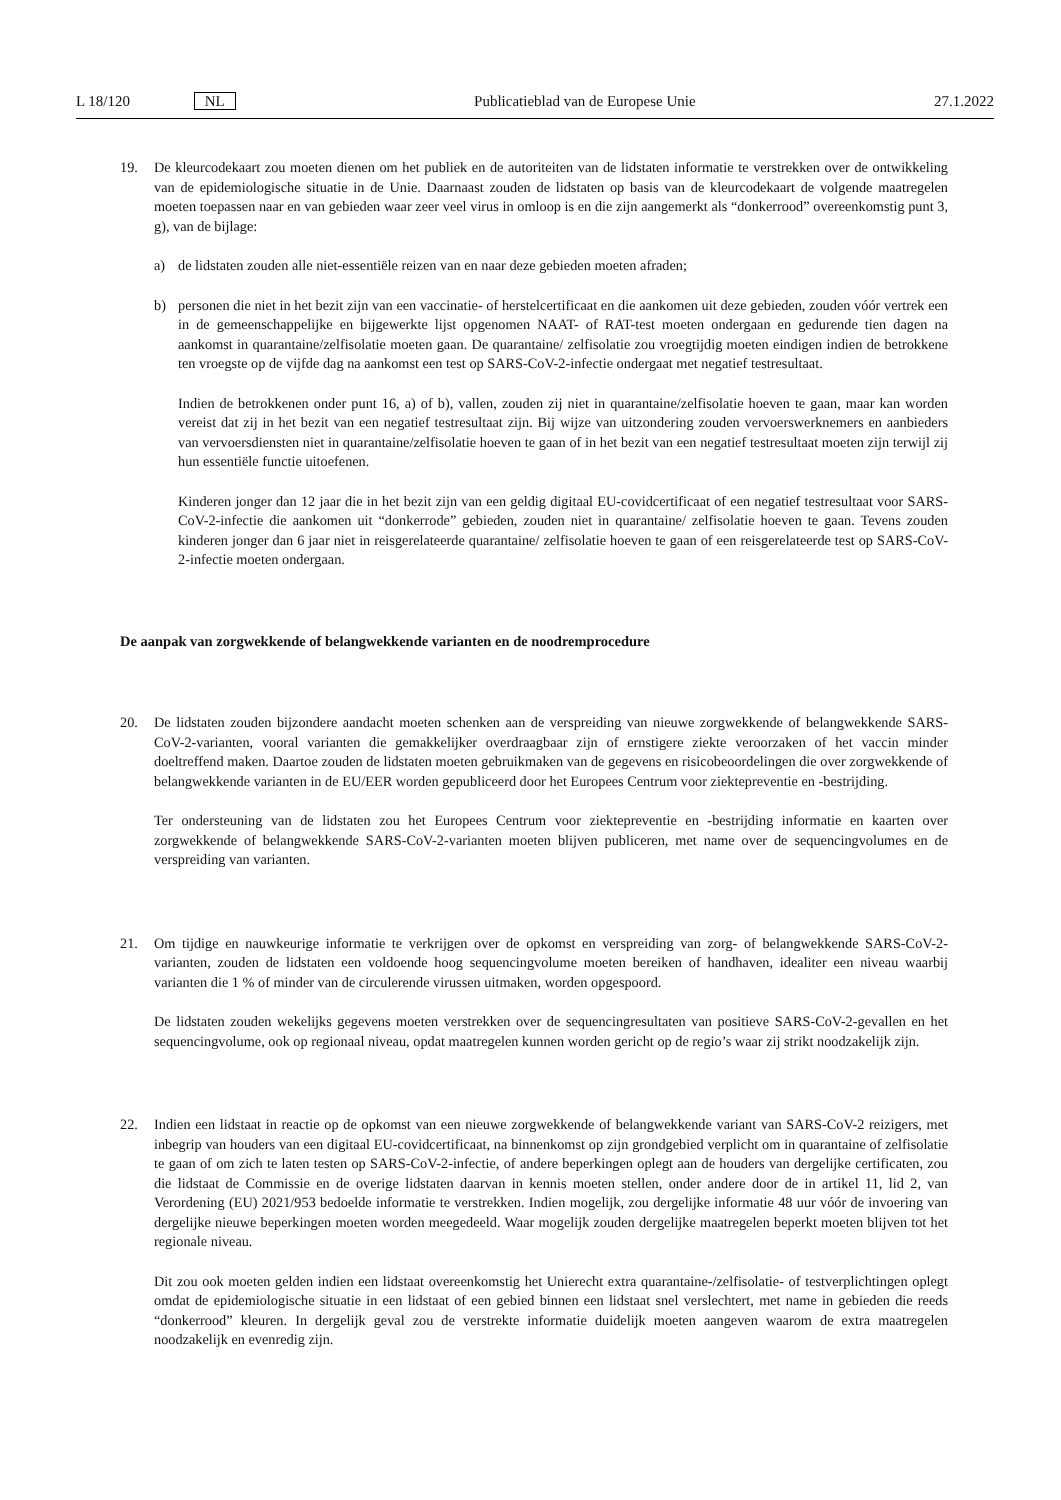L 18/120 NL Publicatieblad van de Europese Unie 27.1.2022
19. De kleurcodekaart zou moeten dienen om het publiek en de autoriteiten van de lidstaten informatie te verstrekken over de ontwikkeling van de epidemiologische situatie in de Unie. Daarnaast zouden de lidstaten op basis van de kleurcodekaart de volgende maatregelen moeten toepassen naar en van gebieden waar zeer veel virus in omloop is en die zijn aangemerkt als “donkerrood” overeenkomstig punt 3, g), van de bijlage:
a) de lidstaten zouden alle niet-essentiële reizen van en naar deze gebieden moeten afraden;
b) personen die niet in het bezit zijn van een vaccinatie- of herstelcertificaat en die aankomen uit deze gebieden, zouden vóór vertrek een in de gemeenschappelijke en bijgewerkte lijst opgenomen NAAT- of RAT-test moeten ondergaan en gedurende tien dagen na aankomst in quarantaine/zelfisolatie moeten gaan. De quarantaine/ zelfisolatie zou vroegtijdig moeten eindigen indien de betrokkene ten vroegste op de vijfde dag na aankomst een test op SARS-CoV-2-infectie ondergaat met negatief testresultaat.
Indien de betrokkenen onder punt 16, a) of b), vallen, zouden zij niet in quarantaine/zelfisolatie hoeven te gaan, maar kan worden vereist dat zij in het bezit van een negatief testresultaat zijn. Bij wijze van uitzondering zouden vervoerswerknemers en aanbieders van vervoersdiensten niet in quarantaine/zelfisolatie hoeven te gaan of in het bezit van een negatief testresultaat moeten zijn terwijl zij hun essentiële functie uitoefenen.
Kinderen jonger dan 12 jaar die in het bezit zijn van een geldig digitaal EU-covidcertificaat of een negatief testresultaat voor SARS-CoV-2-infectie die aankomen uit “donkerrode” gebieden, zouden niet in quarantaine/ zelfisolatie hoeven te gaan. Tevens zouden kinderen jonger dan 6 jaar niet in reisgerelateerde quarantaine/ zelfisolatie hoeven te gaan of een reisgerelateerde test op SARS-CoV-2-infectie moeten ondergaan.
De aanpak van zorgwekkende of belangwekkende varianten en de noodremprocedure
20. De lidstaten zouden bijzondere aandacht moeten schenken aan de verspreiding van nieuwe zorgwekkende of belangwekkende SARS-CoV-2-varianten, vooral varianten die gemakkelijker overdraagbaar zijn of ernstigere ziekte veroorzaken of het vaccin minder doeltreffend maken. Daartoe zouden de lidstaten moeten gebruikmaken van de gegevens en risicobeoordelingen die over zorgwekkende of belangwekkende varianten in de EU/EER worden gepubliceerd door het Europees Centrum voor ziektepreventie en -bestrijding.
Ter ondersteuning van de lidstaten zou het Europees Centrum voor ziektepreventie en -bestrijding informatie en kaarten over zorgwekkende of belangwekkende SARS-CoV-2-varianten moeten blijven publiceren, met name over de sequencingvolumes en de verspreiding van varianten.
21. Om tijdige en nauwkeurige informatie te verkrijgen over de opkomst en verspreiding van zorg- of belangwekkende SARS-CoV-2-varianten, zouden de lidstaten een voldoende hoog sequencingvolume moeten bereiken of handhaven, idealiter een niveau waarbij varianten die 1 % of minder van de circulerende virussen uitmaken, worden opgespoord.
De lidstaten zouden wekelijks gegevens moeten verstrekken over de sequencingresultaten van positieve SARS-CoV-2-gevallen en het sequencingvolume, ook op regionaal niveau, opdat maatregelen kunnen worden gericht op de regio’s waar zij strikt noodzakelijk zijn.
22. Indien een lidstaat in reactie op de opkomst van een nieuwe zorgwekkende of belangwekkende variant van SARS-CoV-2 reizigers, met inbegrip van houders van een digitaal EU-covidcertificaat, na binnenkomst op zijn grondgebied verplicht om in quarantaine of zelfisolatie te gaan of om zich te laten testen op SARS-CoV-2-infectie, of andere beperkingen oplegt aan de houders van dergelijke certificaten, zou die lidstaat de Commissie en de overige lidstaten daarvan in kennis moeten stellen, onder andere door de in artikel 11, lid 2, van Verordening (EU) 2021/953 bedoelde informatie te verstrekken. Indien mogelijk, zou dergelijke informatie 48 uur vóór de invoering van dergelijke nieuwe beperkingen moeten worden meegedeeld. Waar mogelijk zouden dergelijke maatregelen beperkt moeten blijven tot het regionale niveau.
Dit zou ook moeten gelden indien een lidstaat overeenkomstig het Unierecht extra quarantaine-/zelfisolatie- of testverplichtingen oplegt omdat de epidemiologische situatie in een lidstaat of een gebied binnen een lidstaat snel verslechtert, met name in gebieden die reeds “donkerrood” kleuren. In dergelijk geval zou de verstrekte informatie duidelijk moeten aangeven waarom de extra maatregelen noodzakelijk en evenredig zijn.